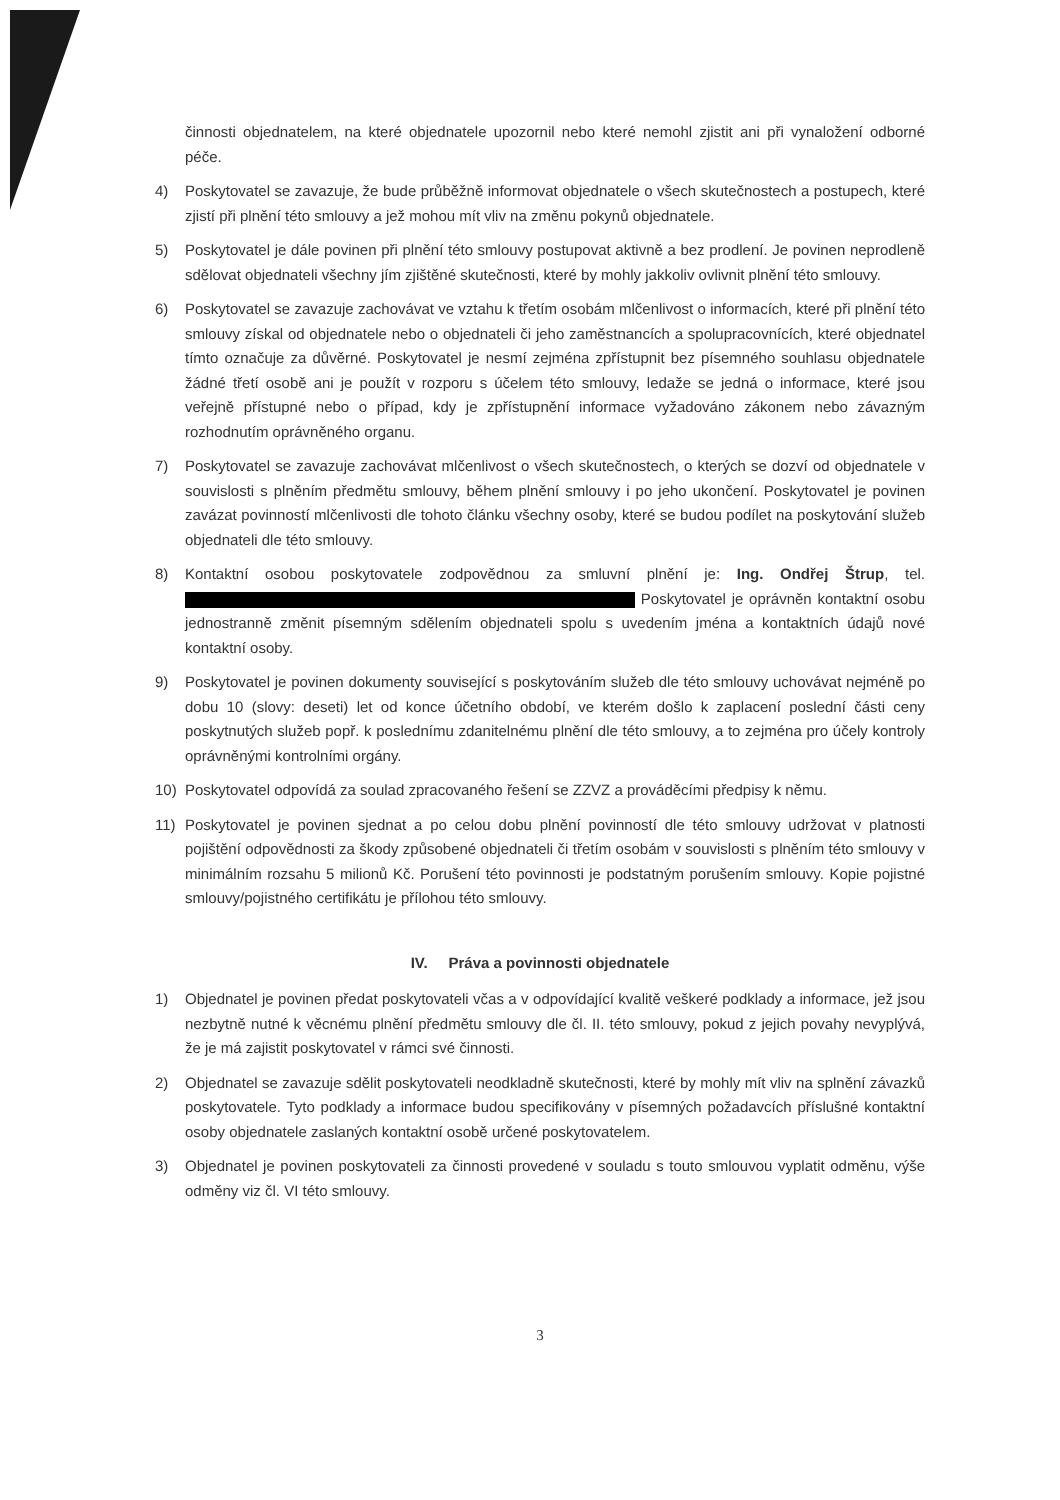činnosti objednatelem, na které objednatele upozornil nebo které nemohl zjistit ani při vynaložení odborné péče.
4) Poskytovatel se zavazuje, že bude průběžně informovat objednatele o všech skutečnostech a postupech, které zjistí při plnění této smlouvy a jež mohou mít vliv na změnu pokynů objednatele.
5) Poskytovatel je dále povinen při plnění této smlouvy postupovat aktivně a bez prodlení. Je povinen neprodleně sdělovat objednateli všechny jím zjištěné skutečnosti, které by mohly jakkoliv ovlivnit plnění této smlouvy.
6) Poskytovatel se zavazuje zachovávat ve vztahu k třetím osobám mlčenlivost o informacích, které při plnění této smlouvy získal od objednatele nebo o objednateli či jeho zaměstnancích a spolupracovnících, které objednatel tímto označuje za důvěrné. Poskytovatel je nesmí zejména zpřístupnit bez písemného souhlasu objednatele žádné třetí osobě ani je použít v rozporu s účelem této smlouvy, ledaže se jedná o informace, které jsou veřejně přístupné nebo o případ, kdy je zpřístupnění informace vyžadováno zákonem nebo závazným rozhodnutím oprávněného organu.
7) Poskytovatel se zavazuje zachovávat mlčenlivost o všech skutečnostech, o kterých se dozví od objednatele v souvislosti s plněním předmětu smlouvy, během plnění smlouvy i po jeho ukončení. Poskytovatel je povinen zavázat povinností mlčenlivosti dle tohoto článku všechny osoby, které se budou podílet na poskytování služeb objednateli dle této smlouvy.
8) Kontaktní osobou poskytovatele zodpovědnou za smluvní plnění je: Ing. Ondřej Štrup, tel. Poskytovatel je oprávněn kontaktní osobu jednostranně změnit písemným sdělením objednateli spolu s uvedením jména a kontaktních údajů nové kontaktní osoby.
9) Poskytovatel je povinen dokumenty související s poskytováním služeb dle této smlouvy uchovávat nejméně po dobu 10 (slovy: deseti) let od konce účetního období, ve kterém došlo k zaplacení poslední části ceny poskytnutých služeb popř. k poslednímu zdanitelnému plnění dle této smlouvy, a to zejména pro účely kontroly oprávněnými kontrolními orgány.
10) Poskytovatel odpovídá za soulad zpracovaného řešení se ZZVZ a prováděcími předpisy k němu.
11) Poskytovatel je povinen sjednat a po celou dobu plnění povinností dle této smlouvy udržovat v platnosti pojištění odpovědnosti za škody způsobené objednateli či třetím osobám v souvislosti s plněním této smlouvy v minimálním rozsahu 5 milionů Kč. Porušení této povinnosti je podstatným porušením smlouvy. Kopie pojistné smlouvy/pojistného certifikátu je přílohou této smlouvy.
IV. Práva a povinnosti objednatele
1) Objednatel je povinen předat poskytovateli včas a v odpovídající kvalitě veškeré podklady a informace, jež jsou nezbytně nutné k věcnému plnění předmětu smlouvy dle čl. II. této smlouvy, pokud z jejich povahy nevyplývá, že je má zajistit poskytovatel v rámci své činnosti.
2) Objednatel se zavazuje sdělit poskytovateli neodkladně skutečnosti, které by mohly mít vliv na splnění závazků poskytovatele. Tyto podklady a informace budou specifikovány v písemných požadavcích příslušné kontaktní osoby objednatele zaslaných kontaktní osobě určené poskytovatelem.
3) Objednatel je povinen poskytovateli za činnosti provedené v souladu s touto smlouvou vyplatit odměnu, výše odměny viz čl. VI této smlouvy.
3